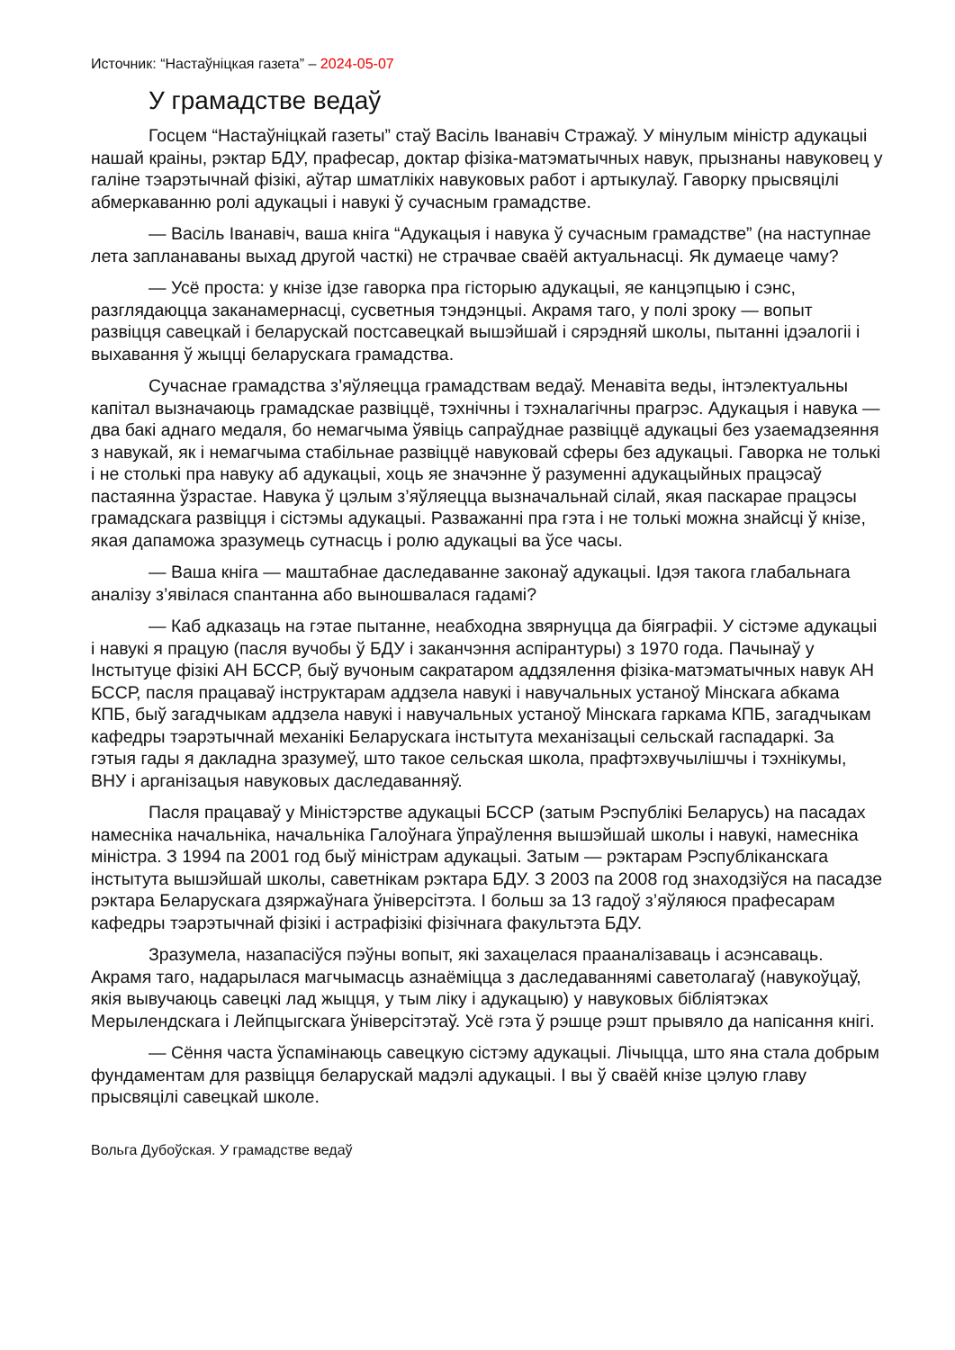Источник: “Настаўніцкая газета” – 2024-05-07
У грамадстве ведаў
Госцем “Настаўніцкай газеты” стаў Васіль Іванавіч Стражаў. У мінулым міністр адукацыі нашай краіны, рэктар БДУ, прафесар, доктар фізіка-матэматычных навук, прызнаны навуковец у галіне тэарэтычнай фізікі, аўтар шматлікіх навуковых работ і артыкулаў. Гаворку прысвяцілі абмеркаванню ролі адукацыі і навукі ў сучасным грамадстве.
— Васіль Іванавіч, ваша кніга “Адукацыя і навука ў сучасным грамадстве” (на наступнае лета запланаваны выхад другой часткі) не страчвае сваёй актуальнасці. Як думаеце чаму?
— Усё проста: у кнізе ідзе гаворка пра гісторыю адукацыі, яе канцэпцыю і сэнс, разглядаюцца заканамернасці, сусветныя тэндэнцыі. Акрамя таго, у полі зроку — вопыт развіцця савецкай і беларускай постсавецкай вышэйшай і сярэдняй школы, пытанні ідэалогіі і выхавання ў жыцці беларускага грамадства.
Сучаснае грамадства з’яўляецца грамадствам ведаў. Менавіта веды, інтэлектуальны капітал вызначаюць грамадскае развіццё, тэхнічны і тэхналагічны прагрэс. Адукацыя і навука — два бакі аднаго медаля, бо немагчыма ўявіць сапраўднае развіццё адукацыі без узаемадзеяння з навукай, як і немагчыма стабільнае развіццё навуковай сферы без адукацыі. Гаворка не толькі і не столькі пра навуку аб адукацыі, хоць яе значэнне ў разуменні адукацыйных працэсаў пастаянна ўзрастае. Навука ў цэлым з’яўляецца вызначальнай сілай, якая паскарае працэсы грамадскага развіцця і сістэмы адукацыі. Разважанні пра гэта і не толькі можна знайсці ў кнізе, якая дапаможа зразумець сутнасць і ролю адукацыі ва ўсе часы.
— Ваша кніга — маштабнае даследаванне законаў адукацыі. Ідэя такога глабальнага аналізу з’явілася спантанна або выношвалася гадамі?
— Каб адказаць на гэтае пытанне, неабходна звярнуцца да біяграфіі. У сістэме адукацыі і навукі я працую (пасля вучобы ў БДУ і заканчэння аспірантуры) з 1970 года. Пачынаў у Інстытуце фізікі АН БССР, быў вучоным сакратаром аддзялення фізіка-матэматычных навук АН БССР, пасля працаваў інструктарам аддзела навукі і навучальных устаноў Мінскага абкама КПБ, быў загадчыкам аддзела навукі і навучальных устаноў Мінскага гаркама КПБ, загадчыкам кафедры тэарэтычнай механікі Беларускага інстытута механізацыі сельскай гаспадаркі. За гэтыя гады я дакладна зразумеў, што такое сельская школа, прафтэхвучылішчы і тэхнікумы, ВНУ і арганізацыя навуковых даследаванняў.
Пасля працаваў у Міністэрстве адукацыі БССР (затым Рэспублікі Беларусь) на пасадах намесніка начальніка, начальніка Галоўнага ўпраўлення вышэйшай школы і навукі, намесніка міністра. З 1994 па 2001 год быў міністрам адукацыі. Затым — рэктарам Рэспубліканскага інстытута вышэйшай школы, саветнікам рэктара БДУ. З 2003 па 2008 год знаходзіўся на пасадзе рэктара Беларускага дзяржаўнага ўніверсітэта. І больш за 13 гадоў з’яўляюся прафесарам кафедры тэарэтычнай фізікі і астрафізікі фізічнага факультэта БДУ.
Зразумела, назапасіўся пэўны вопыт, які захацелася прааналізаваць і асэнсаваць. Акрамя таго, надарылася магчымасць азнаёміцца з даследаваннямі саветолагаў (навукоўцаў, якія вывучаюць савецкі лад жыцця, у тым ліку і адукацыю) у навуковых бібліятэках Мерылендскага і Лейпцыгскага ўніверсітэтаў. Усё гэта ў рэшце рэшт прывяло да напісання кнігі.
— Сёння часта ўспамінаюць савецкую сістэму адукацыі. Лічыцца, што яна стала добрым фундаментам для развіцця беларускай мадэлі адукацыі. І вы ў сваёй кнізе цэлую главу прысвяцілі савецкай школе.
Вольга Дубоўская. У грамадстве ведаў